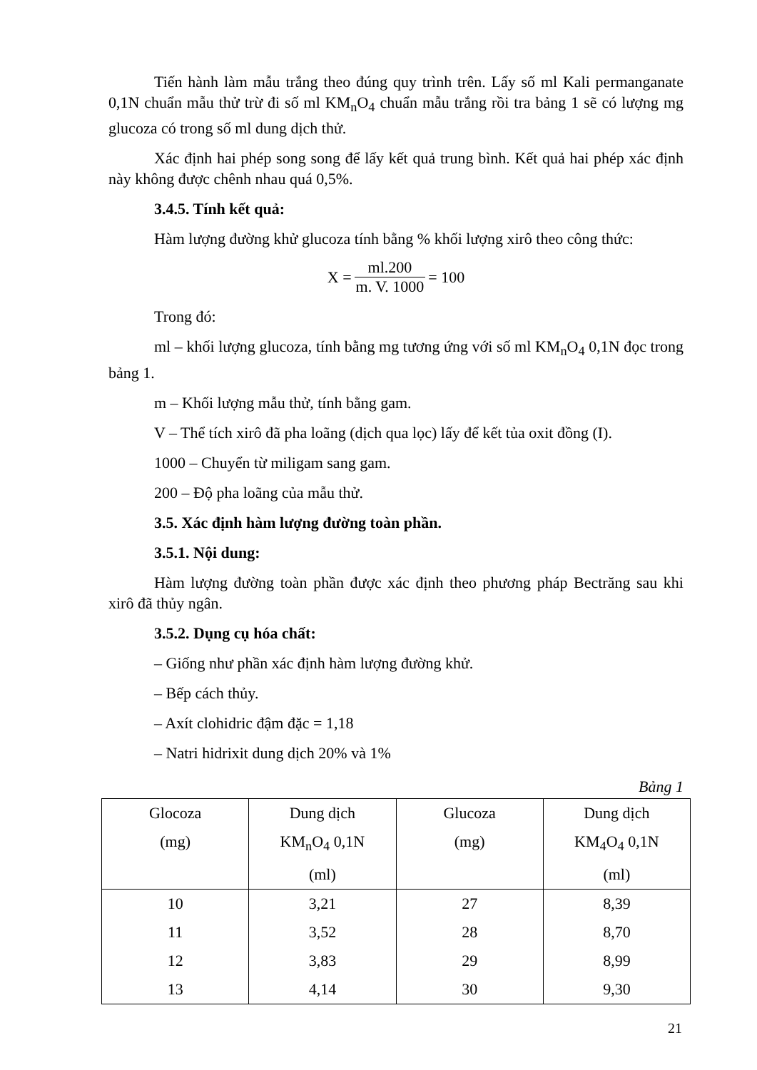Tiến hành làm mẫu trắng theo đúng quy trình trên. Lấy số ml Kali permanganate 0,1N chuẩn mẫu thử trừ đi số ml KM<sub>n</sub>O<sub>4</sub> chuẩn mẫu trắng rồi tra bảng 1 sẽ có lượng mg glucoza có trong số ml dung dịch thử.
Xác định hai phép song song để lấy kết quả trung bình. Kết quả hai phép xác định này không được chênh nhau quá 0,5%.
3.4.5. Tính kết quả:
Hàm lượng đường khử glucoza tính bằng % khối lượng xirô theo công thức:
X = ml.200 m. V. 1000 = 100
Trong đó:
ml – khối lượng glucoza, tính bằng mg tương ứng với số ml KM<sub>n</sub>O<sub>4</sub> 0,1N đọc trong bảng 1.
m – Khối lượng mẫu thử, tính bằng gam.
V – Thể tích xirô đã pha loãng (dịch qua lọc) lấy để kết tủa oxit đồng (I).
1000 – Chuyển từ miligam sang gam.
200 – Độ pha loãng của mẫu thử.
3.5. Xác định hàm lượng đường toàn phần.
3.5.1. Nội dung:
Hàm lượng đường toàn phần được xác định theo phương pháp Bectrăng sau khi xirô đã thủy ngân.
3.5.2. Dụng cụ hóa chất:
– Giống như phần xác định hàm lượng đường khử.
– Bếp cách thủy.
– Axít clohidric đậm đặc = 1,18
– Natri hidrixit dung dịch 20% và 1%
Bảng 1
| Glocoza (mg) | Dung dịch KM<sub>n</sub>O<sub>4</sub> 0,1N (ml) | Glucoza (mg) | Dung dịch KM<sub>4</sub>O<sub>4</sub> 0,1N (ml) |
| --- | --- | --- | --- |
| 10 | 3,21 | 27 | 8,39 |
| 11 | 3,52 | 28 | 8,70 |
| 12 | 3,83 | 29 | 8,99 |
| 13 | 4,14 | 30 | 9,30 |
21